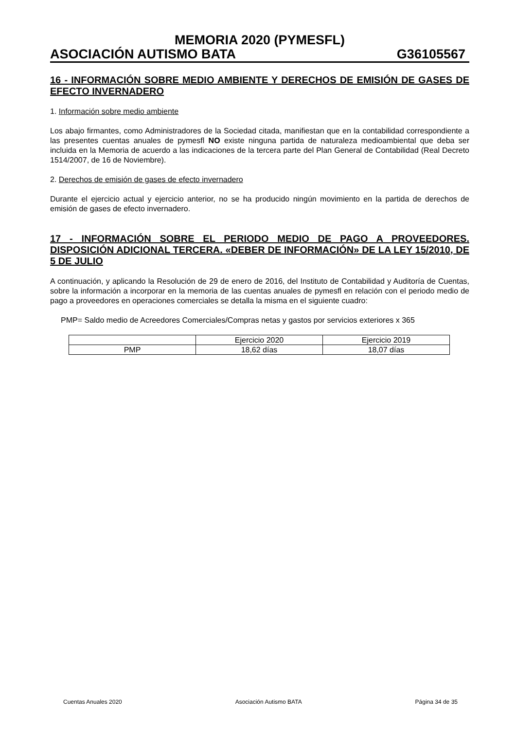MEMORIA 2020 (PYMESFL)
ASOCIACIÓN AUTISMO BATA G36105567
16 - INFORMACIÓN SOBRE MEDIO AMBIENTE Y DERECHOS DE EMISIÓN DE GASES DE EFECTO INVERNADERO
1. Información sobre medio ambiente
Los abajo firmantes, como Administradores de la Sociedad citada, manifiestan que en la contabilidad correspondiente a las presentes cuentas anuales de pymesfl NO existe ninguna partida de naturaleza medioambiental que deba ser incluida en la Memoria de acuerdo a las indicaciones de la tercera parte del Plan General de Contabilidad (Real Decreto 1514/2007, de 16 de Noviembre).
2. Derechos de emisión de gases de efecto invernadero
Durante el ejercicio actual y ejercicio anterior, no se ha producido ningún movimiento en la partida de derechos de emisión de gases de efecto invernadero.
17 - INFORMACIÓN SOBRE EL PERIODO MEDIO DE PAGO A PROVEEDORES. DISPOSICIÓN ADICIONAL TERCERA. «DEBER DE INFORMACIÓN» DE LA LEY 15/2010, DE 5 DE JULIO
A continuación, y aplicando la Resolución de 29 de enero de 2016, del Instituto de Contabilidad y Auditoría de Cuentas, sobre la información a incorporar en la memoria de las cuentas anuales de pymesfl en relación con el periodo medio de pago a proveedores en operaciones comerciales se detalla la misma en el siguiente cuadro:
PMP= Saldo medio de Acreedores Comerciales/Compras netas y gastos por servicios exteriores x 365
| | Ejercicio 2020 | Ejercicio 2019 |
| PMP | 18,62 días | 18,07 días |
Cuentas Anuales 2020 Asociación Autismo BATA Página 34 de 35